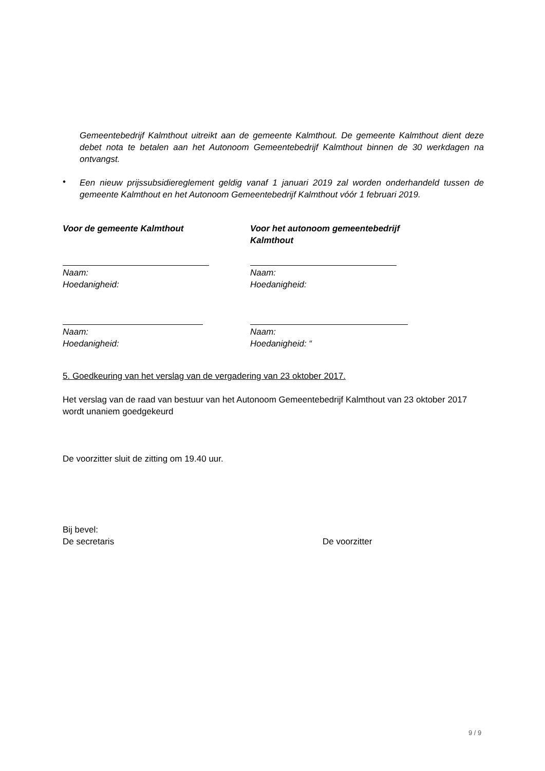Gemeentebedrijf Kalmthout uitreikt aan de gemeente Kalmthout. De gemeente Kalmthout dient deze debet nota te betalen aan het Autonoom Gemeentebedrijf Kalmthout binnen de 30 werkdagen na ontvangst.
•
Een nieuw prijssubsidiereglement geldig vanaf 1 januari 2019 zal worden onderhandeld tussen de gemeente Kalmthout en het Autonoom Gemeentebedrijf Kalmthout vóór 1 februari 2019.
Voor de gemeente Kalmthout
Naam:
Hoedanigheid:
Naam:
Hoedanigheid:
Voor het autonoom gemeentebedrijf Kalmthout
Naam:
Hoedanigheid:
Naam:
Hoedanigheid: “
5. Goedkeuring van het verslag van de vergadering van 23 oktober 2017.
Het verslag van de raad van bestuur van het Autonoom Gemeentebedrijf Kalmthout van 23 oktober 2017 wordt unaniem goedgekeurd
De voorzitter sluit de zitting om 19.40 uur.
Bij bevel:
De secretaris De voorzitter
9 / 9